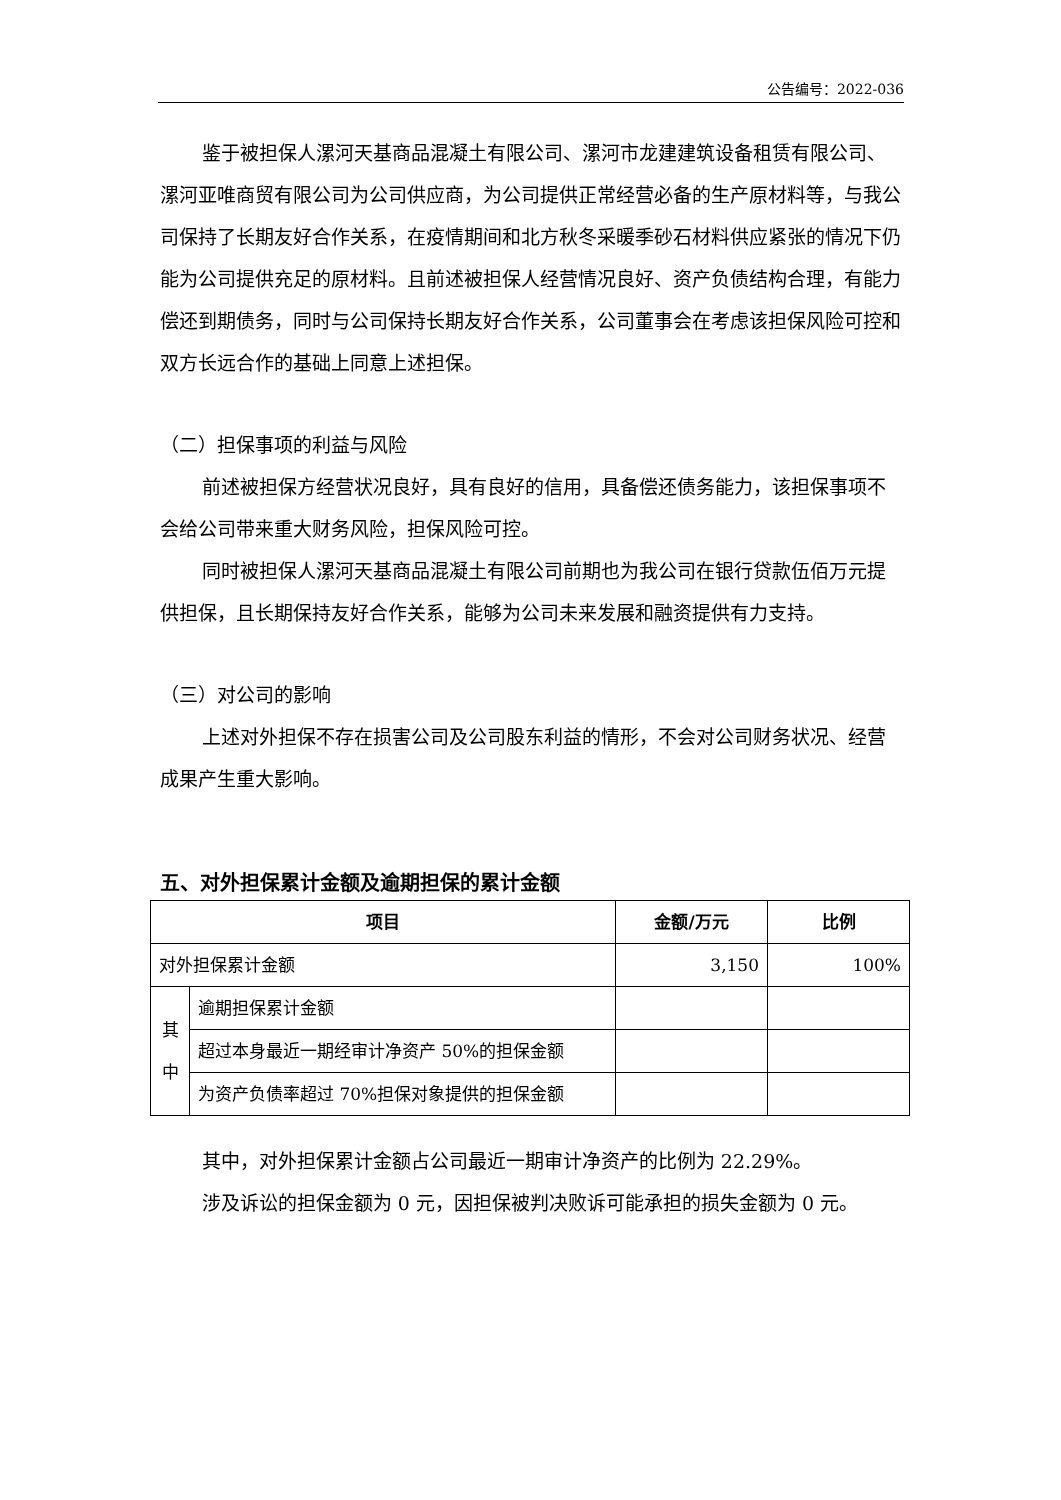公告编号：2022-036
鉴于被担保人漯河天基商品混凝土有限公司、漯河市龙建建筑设备租赁有限公司、漯河亚唯商贸有限公司为公司供应商，为公司提供正常经营必备的生产原材料等，与我公司保持了长期友好合作关系，在疫情期间和北方秋冬采暖季砂石材料供应紧张的情况下仍能为公司提供充足的原材料。且前述被担保人经营情况良好、资产负债结构合理，有能力偿还到期债务，同时与公司保持长期友好合作关系，公司董事会在考虑该担保风险可控和双方长远合作的基础上同意上述担保。
（二）担保事项的利益与风险
前述被担保方经营状况良好，具有良好的信用，具备偿还债务能力，该担保事项不会给公司带来重大财务风险，担保风险可控。
同时被担保人漯河天基商品混凝土有限公司前期也为我公司在银行贷款伍佰万元提供担保，且长期保持友好合作关系，能够为公司未来发展和融资提供有力支持。
（三）对公司的影响
上述对外担保不存在损害公司及公司股东利益的情形，不会对公司财务状况、经营成果产生重大影响。
五、对外担保累计金额及逾期担保的累计金额
| 项目 | | 金额/万元 | 比例 |
| --- | --- | --- | --- |
| 对外担保累计金额 | | 3,150 | 100% |
| 其 中 | 逾期担保累计金额 | | |
| | 超过本身最近一期经审计净资产 50%的担保金额 | | |
| | 为资产负债率超过 70%担保对象提供的担保金额 | | |
其中，对外担保累计金额占公司最近一期审计净资产的比例为 22.29%。
涉及诉讼的担保金额为 0 元，因担保被判决败诉可能承担的损失金额为 0 元。